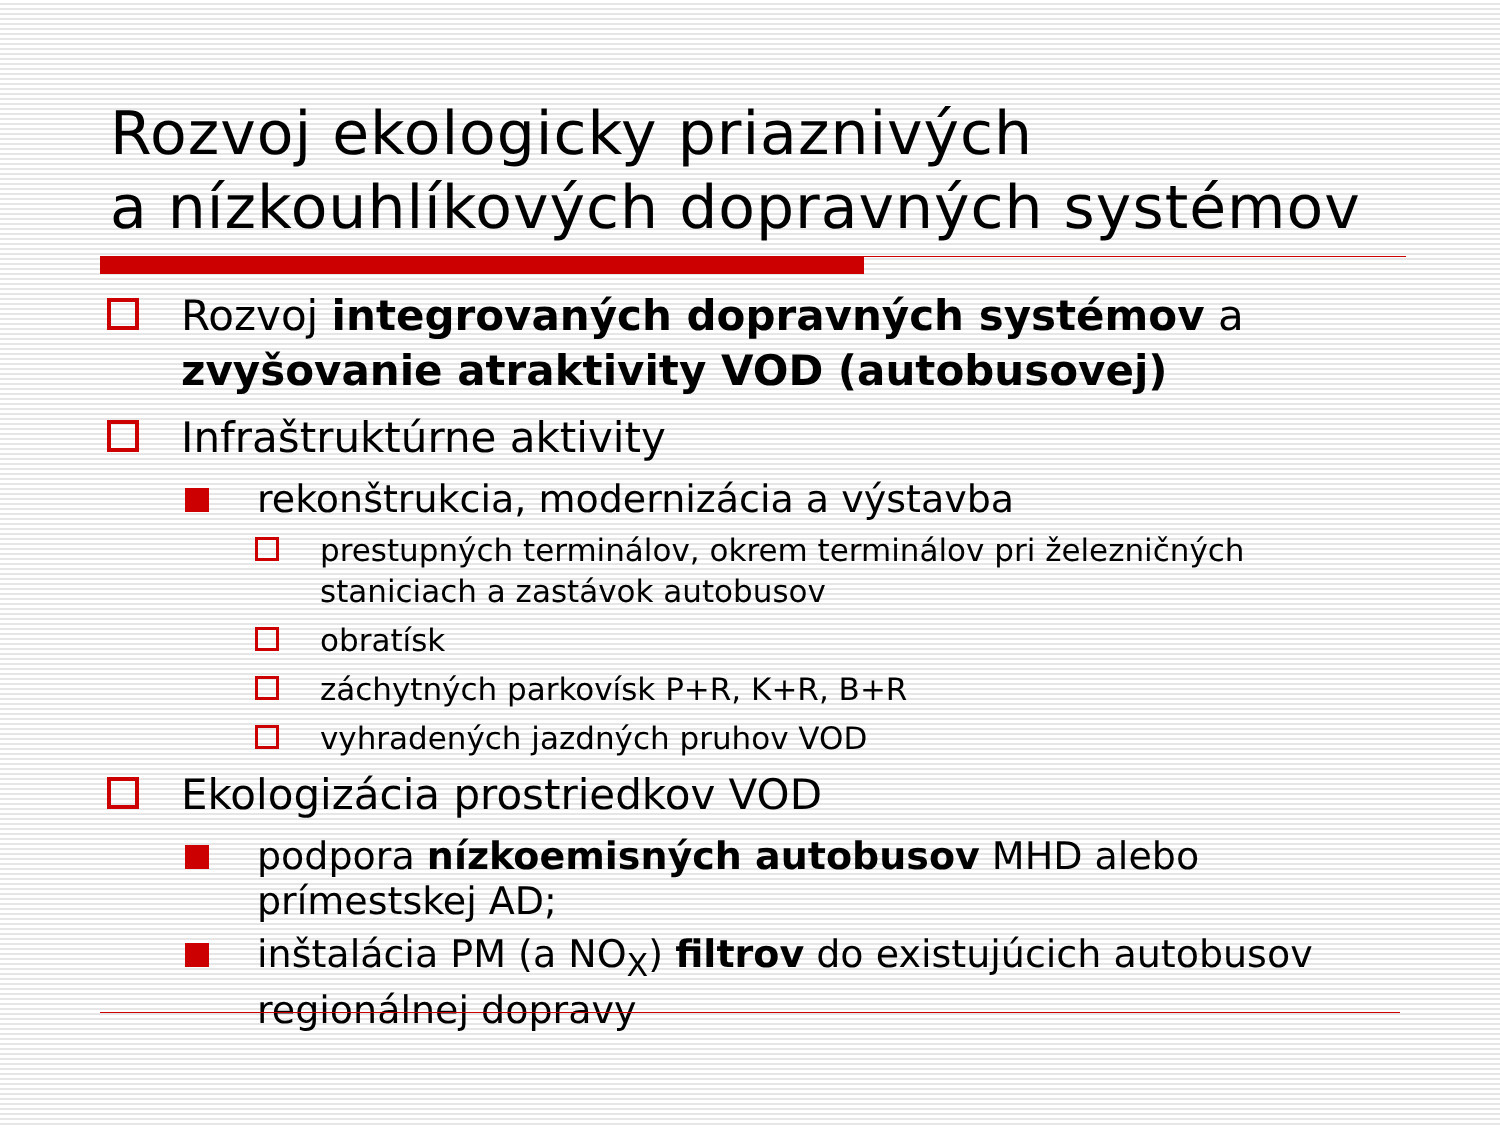Rozvoj ekologicky priaznivých
a nízkouhlíkových dopravných systémov
Rozvoj integrovaných dopravných systémov a zvyšovanie atraktivity VOD (autobusovej)
Infraštruktúrne aktivity
rekonštrukcia, modernizácia a výstavba
prestupných terminálov, okrem terminálov pri železničných staniciach a zastávok autobusov
obratísk
záchytných parkovísk P+R, K+R, B+R
vyhradených jazdných pruhov VOD
Ekologizácia prostriedkov VOD
podpora nízkoemisných autobusov MHD alebo prímestskej AD;
inštalácia PM (a NO<sub>X</sub>) filtrov do existujúcich autobusov regionálnej dopravy